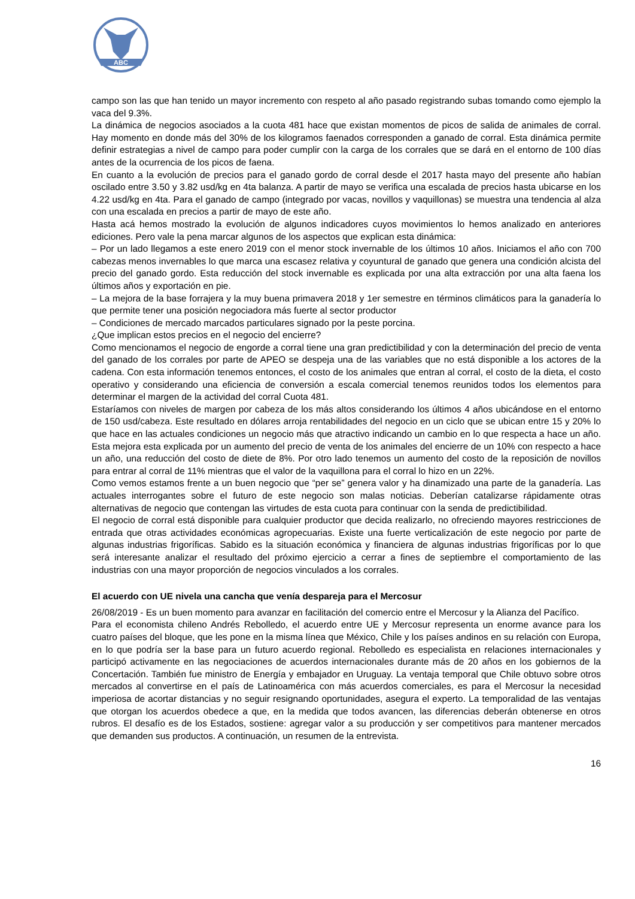ABC
campo son las que han tenido un mayor incremento con respeto al año pasado registrando subas tomando como ejemplo la vaca del 9.3%.
La dinámica de negocios asociados a la cuota 481 hace que existan momentos de picos de salida de animales de corral. Hay momento en donde más del 30% de los kilogramos faenados corresponden a ganado de corral. Esta dinámica permite definir estrategias a nivel de campo para poder cumplir con la carga de los corrales que se dará en el entorno de 100 días antes de la ocurrencia de los picos de faena.
En cuanto a la evolución de precios para el ganado gordo de corral desde el 2017 hasta mayo del presente año habían oscilado entre 3.50 y 3.82 usd/kg en 4ta balanza. A partir de mayo se verifica una escalada de precios hasta ubicarse en los 4.22 usd/kg en 4ta. Para el ganado de campo (integrado por vacas, novillos y vaquillonas) se muestra una tendencia al alza con una escalada en precios a partir de mayo de este año.
Hasta acá hemos mostrado la evolución de algunos indicadores cuyos movimientos lo hemos analizado en anteriores ediciones. Pero vale la pena marcar algunos de los aspectos que explican esta dinámica:
– Por un lado llegamos a este enero 2019 con el menor stock invernable de los últimos 10 años. Iniciamos el año con 700 cabezas menos invernables lo que marca una escasez relativa y coyuntural de ganado que genera una condición alcista del precio del ganado gordo. Esta reducción del stock invernable es explicada por una alta extracción por una alta faena los últimos años y exportación en pie.
– La mejora de la base forrajera y la muy buena primavera 2018 y 1er semestre en términos climáticos para la ganadería lo que permite tener una posición negociadora más fuerte al sector productor
– Condiciones de mercado marcados particulares signado por la peste porcina.
¿Que implican estos precios en el negocio del encierre?
Como mencionamos el negocio de engorde a corral tiene una gran predictibilidad y con la determinación del precio de venta del ganado de los corrales por parte de APEO se despeja una de las variables que no está disponible a los actores de la cadena. Con esta información tenemos entonces, el costo de los animales que entran al corral, el costo de la dieta, el costo operativo y considerando una eficiencia de conversión a escala comercial tenemos reunidos todos los elementos para determinar el margen de la actividad del corral Cuota 481.
Estaríamos con niveles de margen por cabeza de los más altos considerando los últimos 4 años ubicándose en el entorno de 150 usd/cabeza. Este resultado en dólares arroja rentabilidades del negocio en un ciclo que se ubican entre 15 y 20% lo que hace en las actuales condiciones un negocio más que atractivo indicando un cambio en lo que respecta a hace un año. Esta mejora esta explicada por un aumento del precio de venta de los animales del encierre de un 10% con respecto a hace un año, una reducción del costo de diete de 8%. Por otro lado tenemos un aumento del costo de la reposición de novillos para entrar al corral de 11% mientras que el valor de la vaquillona para el corral lo hizo en un 22%.
Como vemos estamos frente a un buen negocio que “per se” genera valor y ha dinamizado una parte de la ganadería. Las actuales interrogantes sobre el futuro de este negocio son malas noticias. Deberían catalizarse rápidamente otras alternativas de negocio que contengan las virtudes de esta cuota para continuar con la senda de predictibilidad.
El negocio de corral está disponible para cualquier productor que decida realizarlo, no ofreciendo mayores restricciones de entrada que otras actividades económicas agropecuarias. Existe una fuerte verticalización de este negocio por parte de algunas industrias frigoríficas. Sabido es la situación económica y financiera de algunas industrias frigoríficas por lo que será interesante analizar el resultado del próximo ejercicio a cerrar a fines de septiembre el comportamiento de las industrias con una mayor proporción de negocios vinculados a los corrales.
El acuerdo con UE nivela una cancha que venía despareja para el Mercosur
26/08/2019 - Es un buen momento para avanzar en facilitación del comercio entre el Mercosur y la Alianza del Pacífico.
Para el economista chileno Andrés Rebolledo, el acuerdo entre UE y Mercosur representa un enorme avance para los cuatro países del bloque, que les pone en la misma línea que México, Chile y los países andinos en su relación con Europa, en lo que podría ser la base para un futuro acuerdo regional. Rebolledo es especialista en relaciones internacionales y participó activamente en las negociaciones de acuerdos internacionales durante más de 20 años en los gobiernos de la Concertación. También fue ministro de Energía y embajador en Uruguay. La ventaja temporal que Chile obtuvo sobre otros mercados al convertirse en el país de Latinoamérica con más acuerdos comerciales, es para el Mercosur la necesidad imperiosa de acortar distancias y no seguir resignando oportunidades, asegura el experto. La temporalidad de las ventajas que otorgan los acuerdos obedece a que, en la medida que todos avancen, las diferencias deberán obtenerse en otros rubros. El desafío es de los Estados, sostiene: agregar valor a su producción y ser competitivos para mantener mercados que demanden sus productos. A continuación, un resumen de la entrevista.
16